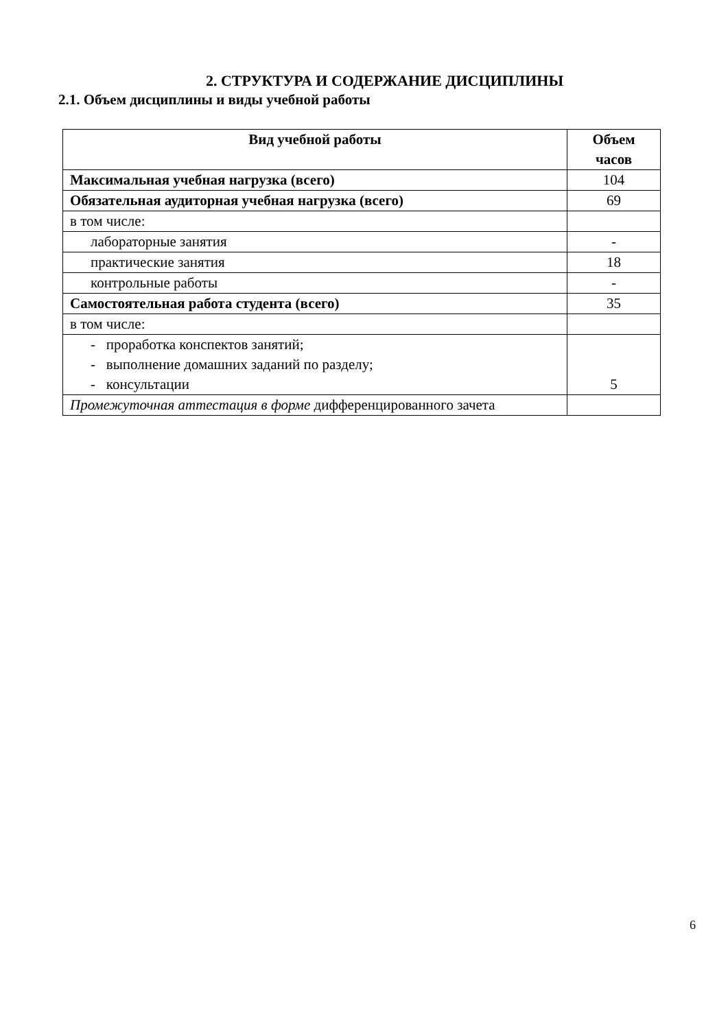2. СТРУКТУРА И СОДЕРЖАНИЕ ДИСЦИПЛИНЫ
2.1. Объем дисциплины и виды учебной работы
| Вид учебной работы | Объем часов |
| --- | --- |
| Максимальная учебная нагрузка (всего) | 104 |
| Обязательная аудиторная учебная нагрузка (всего) | 69 |
| в том числе: | |
| лабораторные занятия | - |
| практические занятия | 18 |
| контрольные работы | - |
| Самостоятельная работа студента (всего) | 35 |
| в том числе: | |
| - проработка конспектов занятий; - выполнение домашних заданий по разделу; - консультации | 5 |
| Промежуточная аттестация в форме дифференцированного зачета | |
6